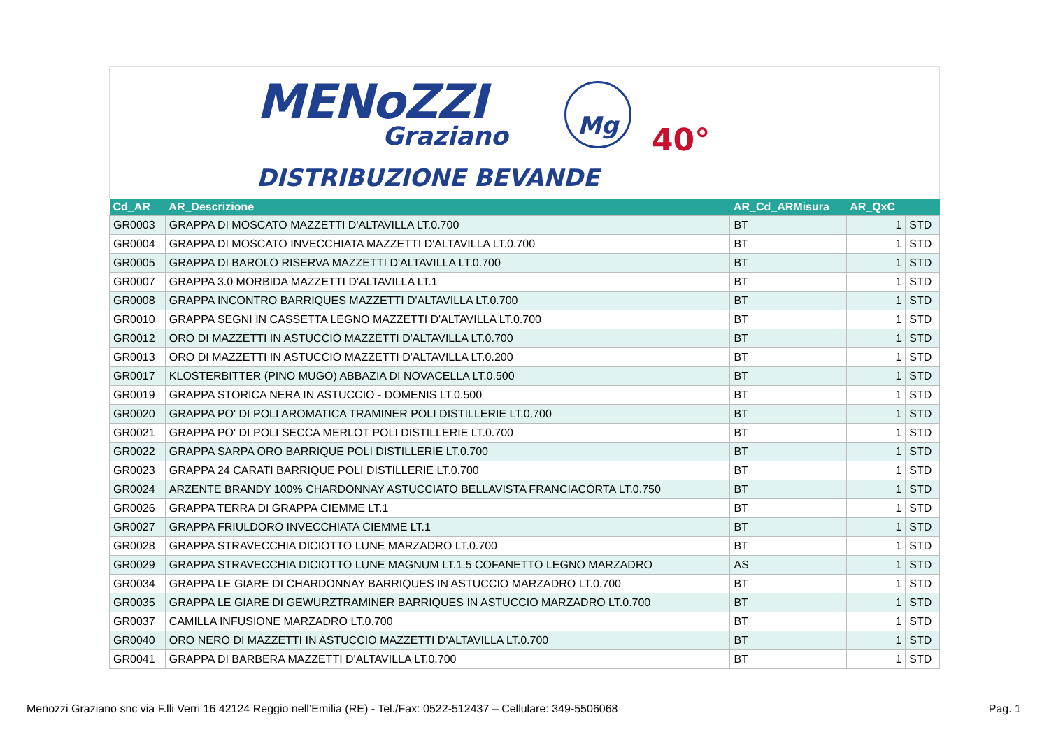MENoZZI Mg
Graziano
DISTRIBUZIONE BEVANDE
40°
| Cd_AR | AR_Descrizione | AR_Cd_ARMisura | AR_QxC | |
| --- | --- | --- | --- | --- |
| GR0003 | GRAPPA DI MOSCATO MAZZETTI D'ALTAVILLA LT.0.700 | BT | 1 | STD |
| GR0004 | GRAPPA DI MOSCATO INVECCHIATA MAZZETTI D'ALTAVILLA LT.0.700 | BT | 1 | STD |
| GR0005 | GRAPPA DI BAROLO RISERVA MAZZETTI D'ALTAVILLA LT.0.700 | BT | 1 | STD |
| GR0007 | GRAPPA 3.0 MORBIDA MAZZETTI D'ALTAVILLA LT.1 | BT | 1 | STD |
| GR0008 | GRAPPA INCONTRO BARRIQUES MAZZETTI D'ALTAVILLA LT.0.700 | BT | 1 | STD |
| GR0010 | GRAPPA SEGNI IN CASSETTA LEGNO MAZZETTI D'ALTAVILLA LT.0.700 | BT | 1 | STD |
| GR0012 | ORO DI MAZZETTI IN ASTUCCIO MAZZETTI D'ALTAVILLA LT.0.700 | BT | 1 | STD |
| GR0013 | ORO DI MAZZETTI IN ASTUCCIO MAZZETTI D'ALTAVILLA LT.0.200 | BT | 1 | STD |
| GR0017 | KLOSTERBITTER (PINO MUGO) ABBAZIA DI NOVACELLA LT.0.500 | BT | 1 | STD |
| GR0019 | GRAPPA STORICA NERA IN ASTUCCIO - DOMENIS LT.0.500 | BT | 1 | STD |
| GR0020 | GRAPPA PO' DI POLI AROMATICA TRAMINER POLI DISTILLERIE LT.0.700 | BT | 1 | STD |
| GR0021 | GRAPPA PO' DI POLI SECCA MERLOT POLI DISTILLERIE LT.0.700 | BT | 1 | STD |
| GR0022 | GRAPPA SARPA ORO BARRIQUE POLI DISTILLERIE LT.0.700 | BT | 1 | STD |
| GR0023 | GRAPPA 24 CARATI BARRIQUE POLI DISTILLERIE LT.0.700 | BT | 1 | STD |
| GR0024 | ARZENTE BRANDY 100% CHARDONNAY ASTUCCIATO BELLAVISTA FRANCIACORTA LT.0.750 | BT | 1 | STD |
| GR0026 | GRAPPA TERRA DI GRAPPA CIEMME LT.1 | BT | 1 | STD |
| GR0027 | GRAPPA FRIULDORO INVECCHIATA CIEMME LT.1 | BT | 1 | STD |
| GR0028 | GRAPPA STRAVECCHIA DICIOTTO LUNE MARZADRO LT.0.700 | BT | 1 | STD |
| GR0029 | GRAPPA STRAVECCHIA DICIOTTO LUNE MAGNUM LT.1.5 COFANETTO LEGNO MARZADRO | AS | 1 | STD |
| GR0034 | GRAPPA LE GIARE DI CHARDONNAY BARRIQUES IN ASTUCCIO MARZADRO LT.0.700 | BT | 1 | STD |
| GR0035 | GRAPPA LE GIARE DI GEWURZTRAMINER BARRIQUES IN ASTUCCIO MARZADRO LT.0.700 | BT | 1 | STD |
| GR0037 | CAMILLA INFUSIONE MARZADRO LT.0.700 | BT | 1 | STD |
| GR0040 | ORO NERO DI MAZZETTI IN ASTUCCIO MAZZETTI D'ALTAVILLA LT.0.700 | BT | 1 | STD |
| GR0041 | GRAPPA DI BARBERA MAZZETTI D'ALTAVILLA LT.0.700 | BT | 1 | STD |
Menozzi Graziano snc via F.lli Verri 16 42124 Reggio nell’Emilia (RE) - Tel./Fax: 0522-512437 – Cellulare: 349-5506068 Pag. 1